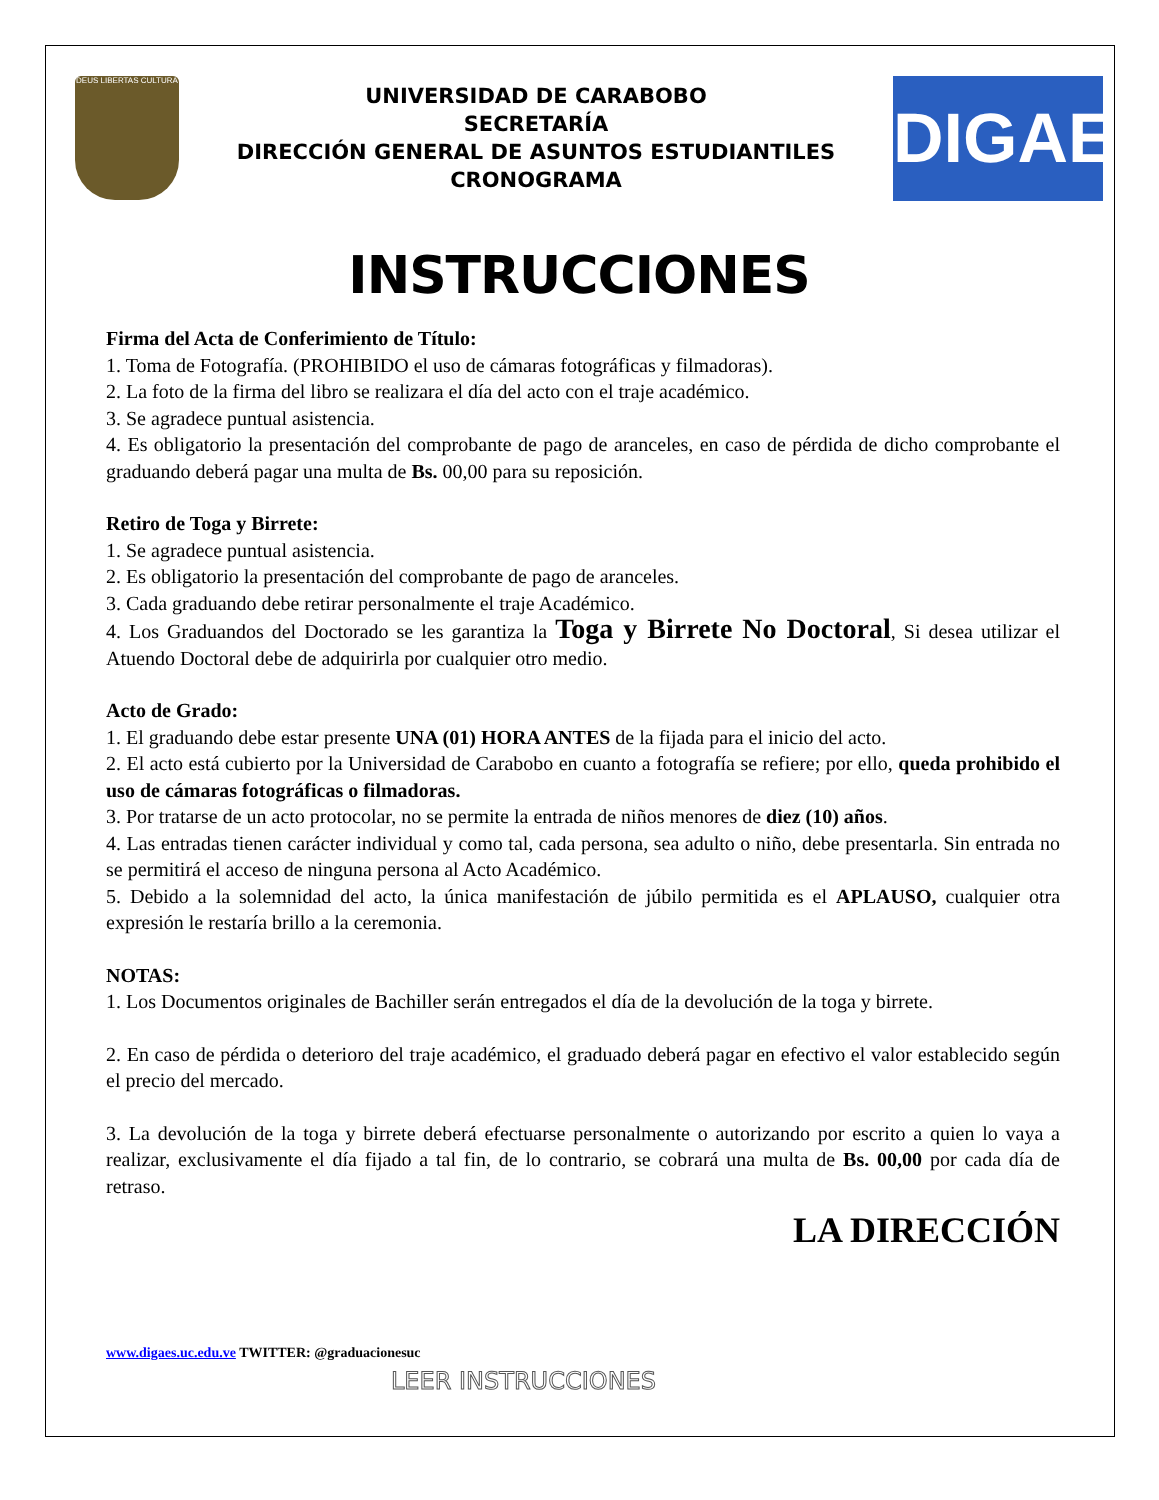DEUS LIBERTAS CULTURA
UNIVERSIDAD DE CARABOBO
SECRETARÍA
DIRECCIÓN GENERAL DE ASUNTOS ESTUDIANTILES
CRONOGRAMA
DIGAE
INSTRUCCIONES
Firma del Acta de Conferimiento de Título:
1. Toma de Fotografía. (PROHIBIDO el uso de cámaras fotográficas y filmadoras).
2. La foto de la firma del libro se realizara el día del acto con el traje académico.
3. Se agradece puntual asistencia.
4. Es obligatorio la presentación del comprobante de pago de aranceles, en caso de pérdida de dicho comprobante el graduando deberá pagar una multa de Bs. 00,00 para su reposición.
Retiro de Toga y Birrete:
1. Se agradece puntual asistencia.
2. Es obligatorio la presentación del comprobante de pago de aranceles.
3. Cada graduando debe retirar personalmente el traje Académico.
4. Los Graduandos del Doctorado se les garantiza la Toga y Birrete No Doctoral, Si desea utilizar el Atuendo Doctoral debe de adquirirla por cualquier otro medio.
Acto de Grado:
1. El graduando debe estar presente UNA (01) HORA ANTES de la fijada para el inicio del acto.
2. El acto está cubierto por la Universidad de Carabobo en cuanto a fotografía se refiere; por ello, queda prohibido el uso de cámaras fotográficas o filmadoras.
3. Por tratarse de un acto protocolar, no se permite la entrada de niños menores de diez (10) años.
4. Las entradas tienen carácter individual y como tal, cada persona, sea adulto o niño, debe presentarla. Sin entrada no se permitirá el acceso de ninguna persona al Acto Académico.
5. Debido a la solemnidad del acto, la única manifestación de júbilo permitida es el APLAUSO, cualquier otra expresión le restaría brillo a la ceremonia.
NOTAS:
1. Los Documentos originales de Bachiller serán entregados el día de la devolución de la toga y birrete.
2. En caso de pérdida o deterioro del traje académico, el graduado deberá pagar en efectivo el valor establecido según el precio del mercado.
3. La devolución de la toga y birrete deberá efectuarse personalmente o autorizando por escrito a quien lo vaya a realizar, exclusivamente el día fijado a tal fin, de lo contrario, se cobrará una multa de Bs. 00,00 por cada día de retraso.
LA DIRECCIÓN
www.digaes.uc.edu.ve TWITTER: @graduacionesuc
LEER INSTRUCCIONES